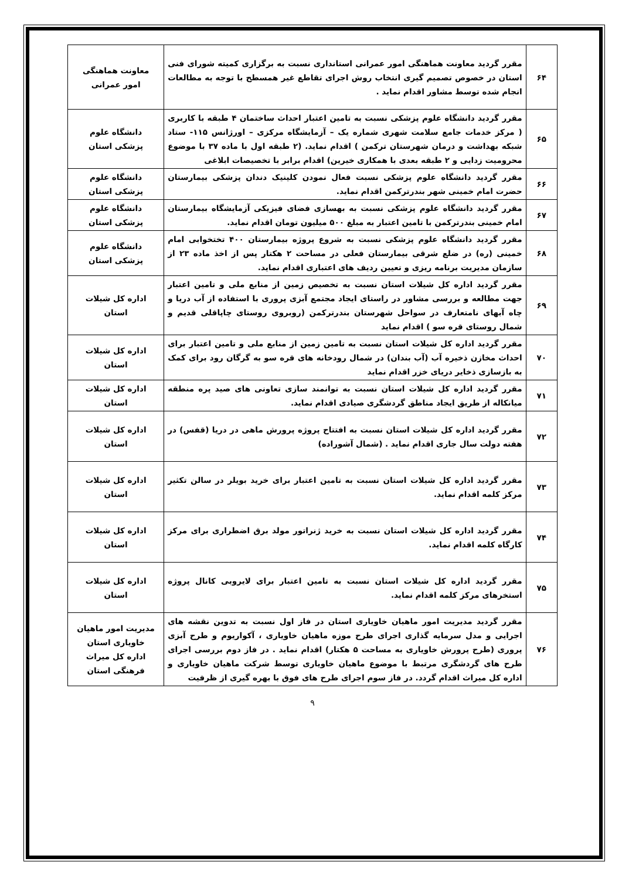| ۶۴ | مقرر گردید معاونت هماهنگی امور عمرانی استانداری نسبت به برگزاری کمیته شورای فنی استان در خصوص تصمیم گیری انتخاب روش اجرای تقاطع غیر همسطح با توجه به مطالعات انجام شده توسط مشاور اقدام نماید . | معاونت هماهنگی امور عمرانی |
| ۶۵ | مقرر گردید دانشگاه علوم پزشکی نسبت به تامین اعتبار احداث ساختمان ۴ طبقه با کاربری ( مرکز خدمات جامع سلامت شهری شماره یک – آزمایشگاه مرکزی – اورژانس ۱۱۵- ستاد شبکه بهداشت و درمان شهرستان ترکمن ) اقدام نماید. (۲ طبقه اول با ماده ۳۷ با موضوع محرومیت زدایی و ۲ طبقه بعدی با همکاری خیرین) اقدام برابر با تخصیصات ابلاغی | دانشگاه علوم پزشکی استان |
| ۶۶ | مقرر گردید دانشگاه علوم پزشکی نسبت فعال نمودن کلینیک دندان پزشکی بیمارستان حضرت امام خمینی شهر بندرترکمن اقدام نماید. | دانشگاه علوم پزشکی استان |
| ۶۷ | مقرر گردید دانشگاه علوم پزشکی نسبت به بهسازی فضای فیزیکی آزمایشگاه بیمارستان امام خمینی بندرترکمن با تامین اعتبار به مبلغ ۵۰۰ میلیون تومان اقدام نماید. | دانشگاه علوم پزشکی استان |
| ۶۸ | مقرر گردید دانشگاه علوم پزشکی نسبت به شروع پروژه بیمارستان ۴۰۰ تختخوابی امام خمینی (ره) در ضلع شرقی بیمارستان فعلی در مساحت ۲ هکتار پس از اخذ ماده ۲۳ از سازمان مدیریت برنامه ریزی و تعیین ردیف های اعتباری اقدام نماید. | دانشگاه علوم پزشکی استان |
| ۶۹ | مقرر گردید اداره کل شیلات استان نسبت به تخصیص زمین از منابع ملی و تامین اعتبار جهت مطالعه و بررسی مشاور در راستای ایجاد مجتمع آبزی پروری با استفاده از آب دریا و چاه آبهای نامتعارف در سواحل شهرستان بندرترکمن (روبروی روستای چاپاقلی قدیم و شمال روستای قره سو ) اقدام نماید | اداره کل شیلات استان |
| ۷۰ | مقرر گردید اداره کل شیلات استان نسبت به تامین زمین از منابع ملی و تامین اعتبار برای احداث مخازن ذخیره آب (آب بندان) در شمال رودخانه های قره سو به گرگان رود برای کمک به بازسازی ذخایر دریای خزر اقدام نماید | اداره کل شیلات استان |
| ۷۱ | مقرر گردید اداره کل شیلات استان نسبت به توانمند سازی تعاونی های صید پره منطقه میانکاله از طریق ایجاد مناطق گردشگری صیادی اقدام نماید. | اداره کل شیلات استان |
| ۷۲ | مقرر گردید اداره کل شیلات استان نسبت به افتتاح پروژه پرورش ماهی در دریا (قفس) در هفته دولت سال جاری اقدام نماید . (شمال آشوراده) | اداره کل شیلات استان |
| ۷۳ | مقرر گردید اداره کل شیلات استان نسبت به تامین اعتبار برای خرید بویلر در سالن تکثیر مرکز کلمه اقدام نماید. | اداره کل شیلات استان |
| ۷۴ | مقرر گردید اداره کل شیلات استان نسبت به خرید ژنراتور مولد برق اضطراری برای مرکز کارگاه کلمه اقدام نماید. | اداره کل شیلات استان |
| ۷۵ | مقرر گردید اداره کل شیلات استان نسبت به تامین اعتبار برای لایروبی کانال پروژه استخرهای مرکز کلمه اقدام نماید. | اداره کل شیلات استان |
| ۷۶ | مقرر گردید مدیریت امور ماهیان خاویاری استان در فاز اول نسبت به تدوین نقشه های اجرایی و مدل سرمایه گذاری اجرای طرح موزه ماهیان خاویاری ، آکواریوم و طرح آبزی پروری (طرح پرورش خاویاری به مساحت ۵ هکتار) اقدام نماید . در فاز دوم بررسی اجرای طرح های گردشگری مرتبط با موضوع ماهیان خاویاری توسط شرکت ماهیان خاویاری و اداره کل میراث اقدام گردد. در فاز سوم اجرای طرح های فوق با بهره گیری از ظرفیت | مدیریت امور ماهیان خاویاری استان اداره کل میراث فرهنگی استان |
۹